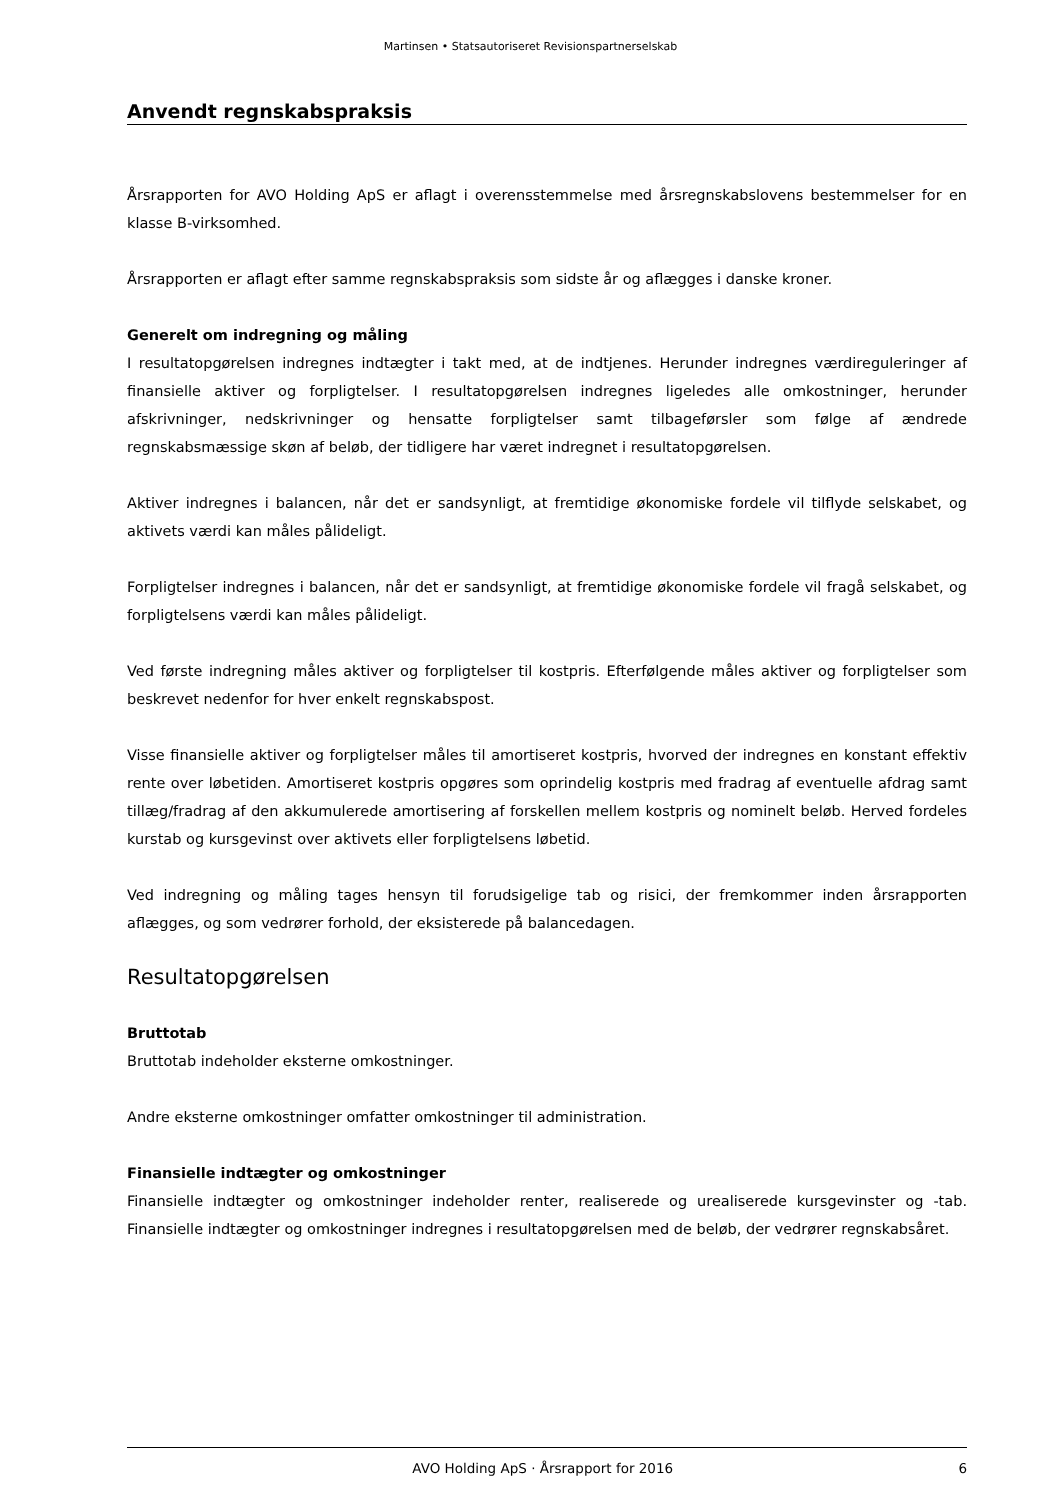Martinsen • Statsautoriseret Revisionspartnerselskab
Anvendt regnskabspraksis
Årsrapporten for AVO Holding ApS er aflagt i overensstemmelse med årsregnskabslovens bestemmel­ser for en klasse B-virksomhed.
Årsrapporten er aflagt efter samme regnskabspraksis som sidste år og aflægges i danske kroner.
Generelt om indregning og måling
I resultatopgørelsen indregnes indtægter i takt med, at de indtjenes. Herunder indregnes værdiregu­leringer af finansielle aktiver og forpligtelser. I resultatopgørelsen indregnes ligeledes alle omkostnin­ger, herunder afskrivninger, nedskrivninger og hensatte forpligtelser samt tilbageførsler som følge af ændrede regnskabsmæssige skøn af beløb, der tidligere har været indregnet i resultatopgørelsen.
Aktiver indregnes i balancen, når det er sandsynligt, at fremtidige økonomiske fordele vil tilflyde sel­skabet, og aktivets værdi kan måles pålideligt.
Forpligtelser indregnes i balancen, når det er sandsynligt, at fremtidige økonomiske fordele vil fragå selskabet, og forpligtelsens værdi kan måles pålideligt.
Ved første indregning måles aktiver og forpligtelser til kostpris. Efterfølgende måles aktiver og forplig­telser som beskrevet nedenfor for hver enkelt regnskabspost.
Visse finansielle aktiver og forpligtelser måles til amortiseret kostpris, hvorved der indregnes en kon­stant effektiv rente over løbetiden. Amortiseret kostpris opgøres som oprindelig kostpris med fradrag af eventuelle afdrag samt tillæg/fradrag af den akkumulerede amortisering af forskellen mellem kost­pris og nominelt beløb. Herved fordeles kurstab og kursgevinst over aktivets eller forpligtelsens løbe­tid.
Ved indregning og måling tages hensyn til forudsigelige tab og risici, der fremkommer inden årsrappor­ten aflægges, og som vedrører forhold, der eksisterede på balancedagen.
Resultatopgørelsen
Bruttotab
Bruttotab indeholder eksterne omkostninger.
Andre eksterne omkostninger omfatter omkostninger til administration.
Finansielle indtægter og omkostninger
Finansielle indtægter og omkostninger indeholder renter, realiserede og urealiserede kursgevinster og -tab. Finansielle indtægter og omkostninger indregnes i resultatopgørelsen med de beløb, der vedrø­rer regnskabsåret.
AVO Holding ApS · Årsrapport for 2016 6